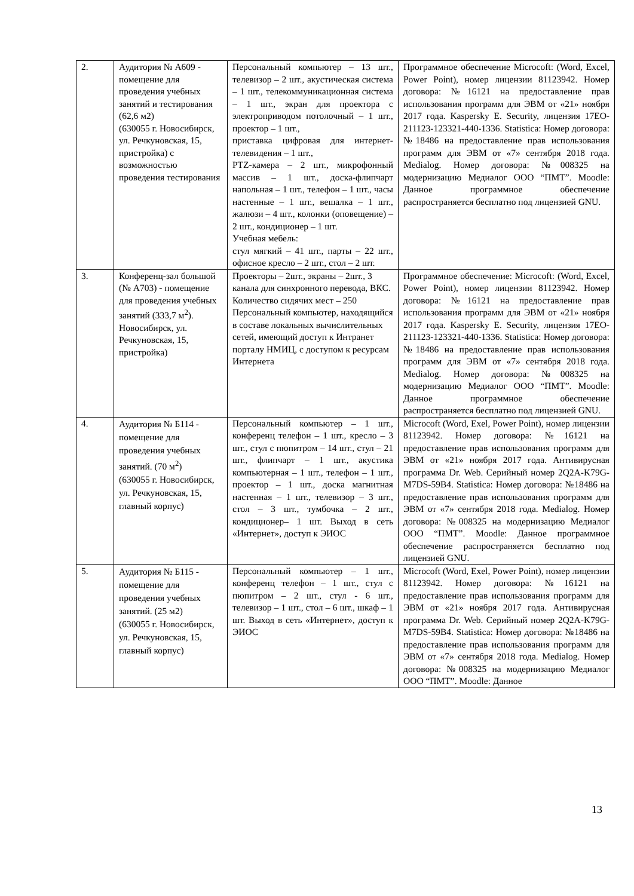| 2. | Аудитория № А609 - помещение для проведения учебных занятий и тестирования (62,6 м2) (630055 г. Новосибирск, ул. Речкуновская, 15, пристройка) с возможностью проведения тестирования | Персональный компьютер – 13 шт., телевизор – 2 шт., акустическая система – 1 шт., телекоммуникационная система – 1 шт., экран для проектора с электроприводом потолочный – 1 шт., проектор – 1 шт., приставка цифровая для интернет-телевидения – 1 шт., PTZ-камера – 2 шт., микрофонный массив – 1 шт., доска-флипчарт напольная – 1 шт., телефон – 1 шт., часы настенные – 1 шт., вешалка – 1 шт., жалюзи – 4 шт., колонки (оповещение) – 2 шт., кондиционер – 1 шт. Учебная мебель: стул мягкий – 41 шт., парты – 22 шт., офисное кресло – 2 шт., стол – 2 шт. | Программное обеспечение Microcoft: (Word, Excel, Power Point), номер лицензии 81123942. Номер договора: №16121 на предоставление прав использования программ для ЭВМ от «21» ноября 2017 года. Kaspersky E. Security, лицензия 17EO-211123-123321-440-1336. Statistica: Номер договора: №18486 на предоставление прав использования программ для ЭВМ от «7» сентября 2018 года. Medialog. Номер договора: №008325 на модернизацию Медиалог ООО “ПМТ”. Moodle: Данное программное обеспечение распространяется бесплатно под лицензией GNU. |
| 3. | Конференц-зал большой (№ А703) - помещение для проведения учебных занятий (333,7 м<sup>2</sup>). Новосибирск, ул. Речкуновская, 15, пристройка) | Проекторы – 2шт., экраны – 2шт., 3 канала для синхронного перевода, ВКС. Количество сидячих мест – 250 Персональный компьютер, находящийся в составе локальных вычислительных сетей, имеющий доступ к Интранет порталу НМИЦ, с доступом к ресурсам Интернета | Программное обеспечение: Microcoft: (Word, Excel, Power Point), номер лицензии 81123942. Номер договора: №16121 на предоставление прав использования программ для ЭВМ от «21» ноября 2017 года. Kaspersky E. Security, лицензия 17EO-211123-123321-440-1336. Statistica: Номер договора: №18486 на предоставление прав использования программ для ЭВМ от «7» сентября 2018 года. Medialog. Номер договора: №008325 на модернизацию Медиалог ООО “ПМТ”. Moodle: Данное программное обеспечение распространяется бесплатно под лицензией GNU. |
| 4. | Аудитория № Б114 - помещение для проведения учебных занятий. (70 м<sup>2</sup>) (630055 г. Новосибирск, ул. Речкуновская, 15, главный корпус) | Персональный компьютер – 1 шт., конференц телефон – 1 шт., кресло – 3 шт., стул с пюпитром – 14 шт., стул – 21 шт., флипчарт – 1 шт., акустика компьютерная – 1 шт., телефон – 1 шт., проектор – 1 шт., доска магнитная настенная – 1 шт., телевизор – 3 шт., стол – 3 шт., тумбочка – 2 шт., кондиционер– 1 шт. Выход в сеть «Интернет», доступ к ЭИОС | Microcoft (Word, Exel, Power Point), номер лицензии 81123942. Номер договора: №16121 на предоставление прав использования программ для ЭВМ от «21» ноября 2017 года. Антивирусная программа Dr. Web. Серийный номер 2Q2A-K79G-M7DS-59B4. Statistica: Номер договора: №18486 на предоставление прав использования программ для ЭВМ от «7» сентября 2018 года. Medialog. Номер договора: №008325 на модернизацию Медиалог ООО “ПМТ”. Moodle: Данное программное обеспечение распространяется бесплатно под лицензией GNU. |
| 5. | Аудитория № Б115 - помещение для проведения учебных занятий. (25 м2) (630055 г. Новосибирск, ул. Речкуновская, 15, главный корпус) | Персональный компьютер – 1 шт., конференц телефон – 1 шт., стул с пюпитром – 2 шт., стул - 6 шт., телевизор – 1 шт., стол – 6 шт., шкаф – 1 шт. Выход в сеть «Интернет», доступ к ЭИОС | Microcoft (Word, Exel, Power Point), номер лицензии 81123942. Номер договора: №16121 на предоставление прав использования программ для ЭВМ от «21» ноября 2017 года. Антивирусная программа Dr. Web. Серийный номер 2Q2A-K79G-M7DS-59B4. Statistica: Номер договора: №18486 на предоставление прав использования программ для ЭВМ от «7» сентября 2018 года. Medialog. Номер договора: №008325 на модернизацию Медиалог ООО “ПМТ”. Moodle: Данное |
13